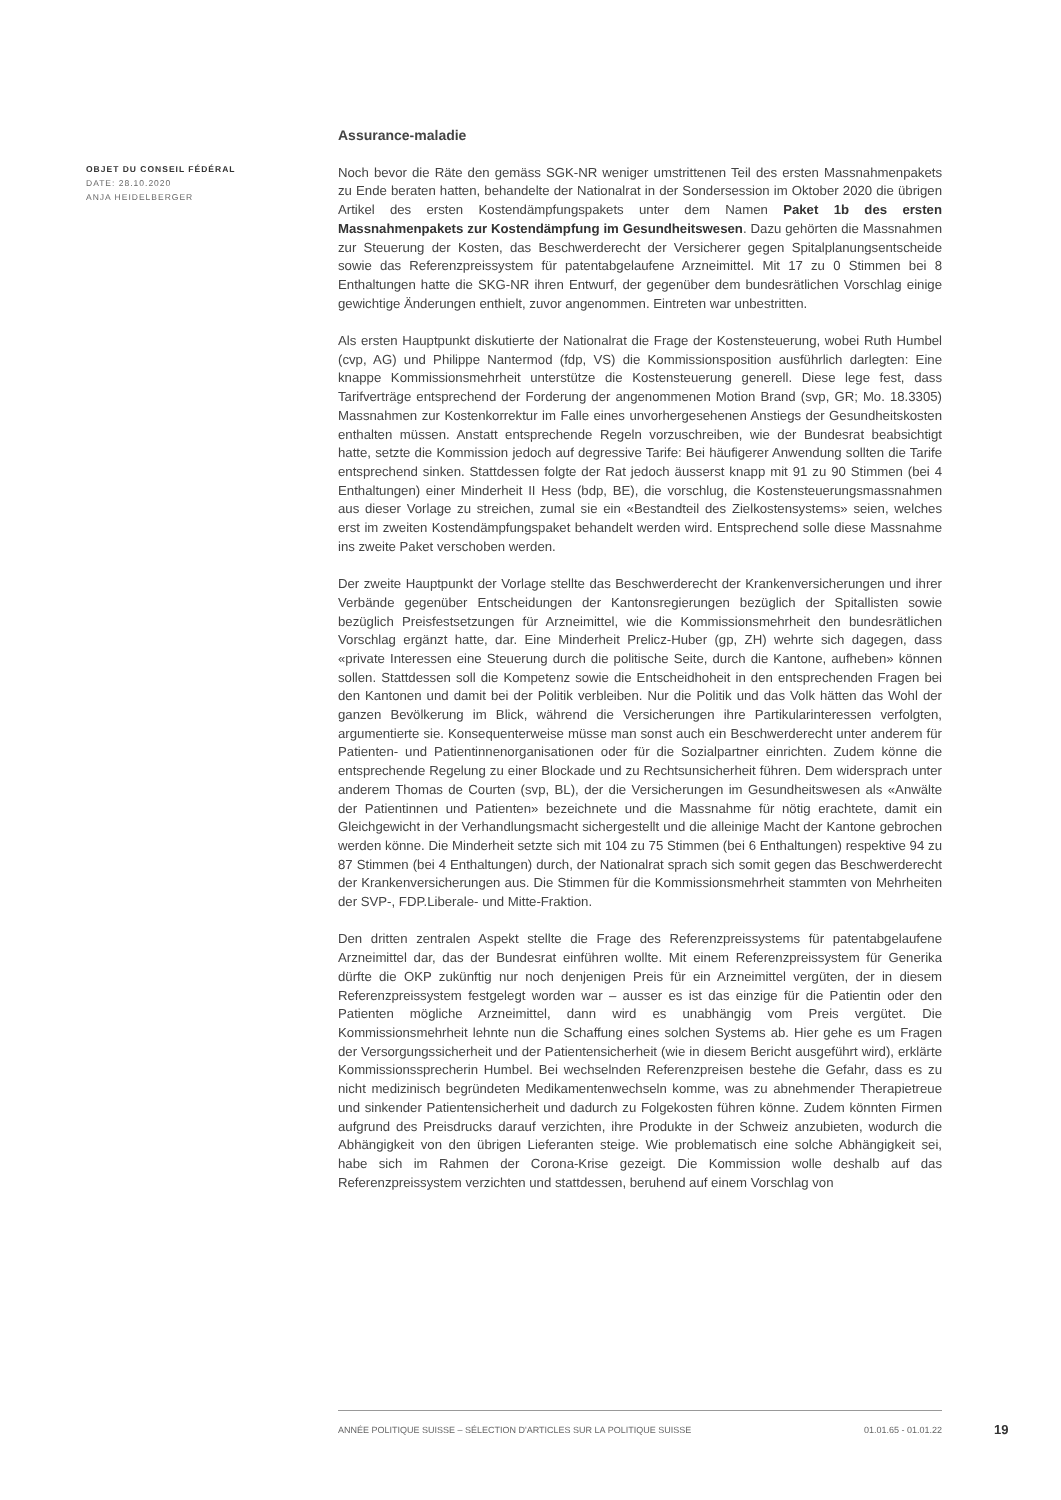OBJET DU CONSEIL FÉDÉRAL
DATE: 28.10.2020
ANJA HEIDELBERGER
Assurance-maladie
Noch bevor die Räte den gemäss SGK-NR weniger umstrittenen Teil des ersten Massnahmenpakets zu Ende beraten hatten, behandelte der Nationalrat in der Sondersession im Oktober 2020 die übrigen Artikel des ersten Kostendämpfungspakets unter dem Namen Paket 1b des ersten Massnahmenpakets zur Kostendämpfung im Gesundheitswesen. Dazu gehörten die Massnahmen zur Steuerung der Kosten, das Beschwerderecht der Versicherer gegen Spitalplanungsentscheide sowie das Referenzpreissystem für patentabgelaufene Arzneimittel. Mit 17 zu 0 Stimmen bei 8 Enthaltungen hatte die SKG-NR ihren Entwurf, der gegenüber dem bundesrätlichen Vorschlag einige gewichtige Änderungen enthielt, zuvor angenommen. Eintreten war unbestritten.
Als ersten Hauptpunkt diskutierte der Nationalrat die Frage der Kostensteuerung, wobei Ruth Humbel (cvp, AG) und Philippe Nantermod (fdp, VS) die Kommissionsposition ausführlich darlegten: Eine knappe Kommissionsmehrheit unterstütze die Kostensteuerung generell. Diese lege fest, dass Tarifverträge entsprechend der Forderung der angenommenen Motion Brand (svp, GR; Mo. 18.3305) Massnahmen zur Kostenkorrektur im Falle eines unvorhergesehenen Anstiegs der Gesundheitskosten enthalten müssen. Anstatt entsprechende Regeln vorzuschreiben, wie der Bundesrat beabsichtigt hatte, setzte die Kommission jedoch auf degressive Tarife: Bei häufigerer Anwendung sollten die Tarife entsprechend sinken. Stattdessen folgte der Rat jedoch äusserst knapp mit 91 zu 90 Stimmen (bei 4 Enthaltungen) einer Minderheit II Hess (bdp, BE), die vorschlug, die Kostensteuerungsmassnahmen aus dieser Vorlage zu streichen, zumal sie ein «Bestandteil des Zielkostensystems» seien, welches erst im zweiten Kostendämpfungspaket behandelt werden wird. Entsprechend solle diese Massnahme ins zweite Paket verschoben werden.
Der zweite Hauptpunkt der Vorlage stellte das Beschwerderecht der Krankenversicherungen und ihrer Verbände gegenüber Entscheidungen der Kantonsregierungen bezüglich der Spitallisten sowie bezüglich Preisfestsetzungen für Arzneimittel, wie die Kommissionsmehrheit den bundesrätlichen Vorschlag ergänzt hatte, dar. Eine Minderheit Prelicz-Huber (gp, ZH) wehrte sich dagegen, dass «private Interessen eine Steuerung durch die politische Seite, durch die Kantone, aufheben» können sollen. Stattdessen soll die Kompetenz sowie die Entscheidhoheit in den entsprechenden Fragen bei den Kantonen und damit bei der Politik verbleiben. Nur die Politik und das Volk hätten das Wohl der ganzen Bevölkerung im Blick, während die Versicherungen ihre Partikularinteressen verfolgten, argumentierte sie. Konsequenterweise müsse man sonst auch ein Beschwerderecht unter anderem für Patienten- und Patientinnenorganisationen oder für die Sozialpartner einrichten. Zudem könne die entsprechende Regelung zu einer Blockade und zu Rechtsunsicherheit führen. Dem widersprach unter anderem Thomas de Courten (svp, BL), der die Versicherungen im Gesundheitswesen als «Anwälte der Patientinnen und Patienten» bezeichnete und die Massnahme für nötig erachtete, damit ein Gleichgewicht in der Verhandlungsmacht sichergestellt und die alleinige Macht der Kantone gebrochen werden könne. Die Minderheit setzte sich mit 104 zu 75 Stimmen (bei 6 Enthaltungen) respektive 94 zu 87 Stimmen (bei 4 Enthaltungen) durch, der Nationalrat sprach sich somit gegen das Beschwerderecht der Krankenversicherungen aus. Die Stimmen für die Kommissionsmehrheit stammten von Mehrheiten der SVP-, FDP.Liberale- und Mitte-Fraktion.
Den dritten zentralen Aspekt stellte die Frage des Referenzpreissystems für patentabgelaufene Arzneimittel dar, das der Bundesrat einführen wollte. Mit einem Referenzpreissystem für Generika dürfte die OKP zukünftig nur noch denjenigen Preis für ein Arzneimittel vergüten, der in diesem Referenzpreissystem festgelegt worden war – ausser es ist das einzige für die Patientin oder den Patienten mögliche Arzneimittel, dann wird es unabhängig vom Preis vergütet. Die Kommissionsmehrheit lehnte nun die Schaffung eines solchen Systems ab. Hier gehe es um Fragen der Versorgungssicherheit und der Patientensicherheit (wie in diesem Bericht ausgeführt wird), erklärte Kommissionssprecherin Humbel. Bei wechselnden Referenzpreisen bestehe die Gefahr, dass es zu nicht medizinisch begründeten Medikamentenwechseln komme, was zu abnehmender Therapietreue und sinkender Patientensicherheit und dadurch zu Folgekosten führen könne. Zudem könnten Firmen aufgrund des Preisdrucks darauf verzichten, ihre Produkte in der Schweiz anzubieten, wodurch die Abhängigkeit von den übrigen Lieferanten steige. Wie problematisch eine solche Abhängigkeit sei, habe sich im Rahmen der Corona-Krise gezeigt. Die Kommission wolle deshalb auf das Referenzpreissystem verzichten und stattdessen, beruhend auf einem Vorschlag von
ANNÉE POLITIQUE SUISSE – SÉLECTION D'ARTICLES SUR LA POLITIQUE SUISSE 01.01.65 - 01.01.22
19